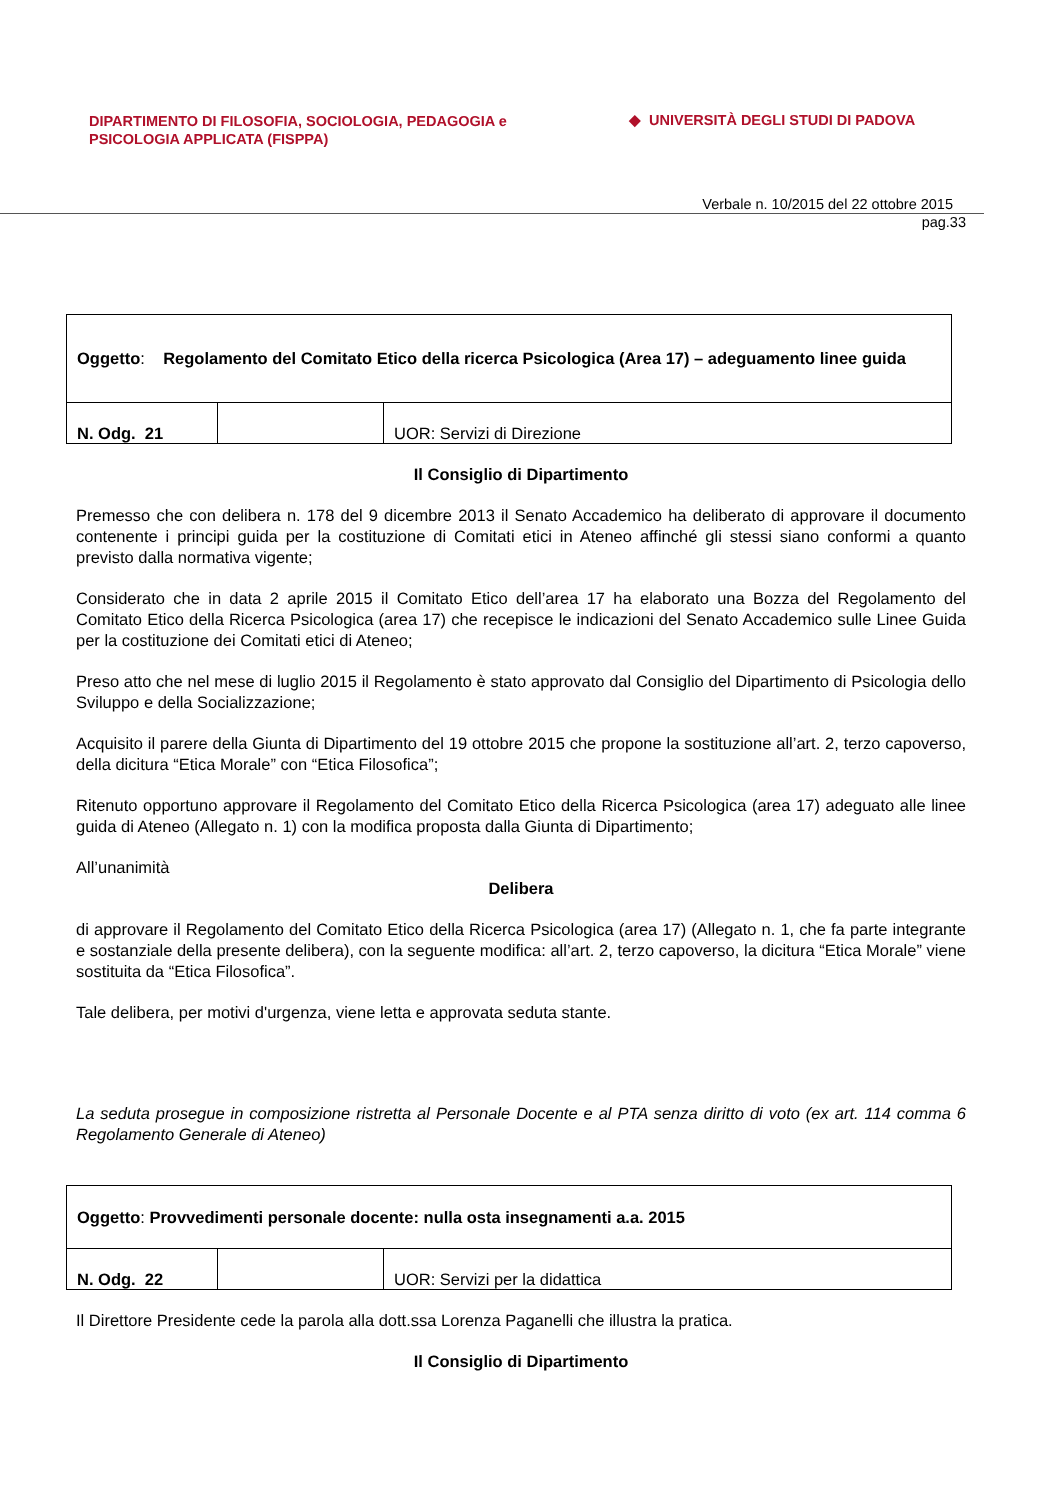DIPARTIMENTO DI FILOSOFIA, SOCIOLOGIA, PEDAGOGIA e
PSICOLOGIA APPLICATA (FISPPA)
◆ UNIVERSITÀ DEGLI STUDI DI PADOVA
Verbale n. 10/2015 del 22 ottobre 2015
pag.33
| Oggetto : Regolamento del Comitato Etico della ricerca Psicologica (Area 17) – adeguamento linee guida | | |
| N. Odg. 21 | | UOR: Servizi di Direzione |
Il Consiglio di Dipartimento
Premesso che con delibera n. 178 del 9 dicembre 2013 il Senato Accademico ha deliberato di approvare il documento contenente i principi guida per la costituzione di Comitati etici in Ateneo affinché gli stessi siano conformi a quanto previsto dalla normativa vigente;
Considerato che in data 2 aprile 2015 il Comitato Etico dell’area 17 ha elaborato una Bozza del Regolamento del Comitato Etico della Ricerca Psicologica (area 17) che recepisce le indicazioni del Senato Accademico sulle Linee Guida per la costituzione dei Comitati etici di Ateneo;
Preso atto che nel mese di luglio 2015 il Regolamento è stato approvato dal Consiglio del Dipartimento di Psicologia dello Sviluppo e della Socializzazione;
Acquisito il parere della Giunta di Dipartimento del 19 ottobre 2015 che propone la sostituzione all’art. 2, terzo capoverso, della dicitura “Etica Morale” con “Etica Filosofica”;
Ritenuto opportuno approvare il Regolamento del Comitato Etico della Ricerca Psicologica (area 17) adeguato alle linee guida di Ateneo (Allegato n. 1) con la modifica proposta dalla Giunta di Dipartimento;
All’unanimità
Delibera
di approvare il Regolamento del Comitato Etico della Ricerca Psicologica (area 17) (Allegato n. 1, che fa parte integrante e sostanziale della presente delibera), con la seguente modifica: all’art. 2, terzo capoverso, la dicitura “Etica Morale” viene sostituita da “Etica Filosofica”.
Tale delibera, per motivi d'urgenza, viene letta e approvata seduta stante.
La seduta prosegue in composizione ristretta al Personale Docente e al PTA senza diritto di voto (ex art. 114 comma 6 Regolamento Generale di Ateneo)
| Oggetto : Provvedimenti personale docente: nulla osta insegnamenti a.a. 2015 | | |
| N. Odg. 22 | | UOR: Servizi per la didattica |
Il Direttore Presidente cede la parola alla dott.ssa Lorenza Paganelli che illustra la pratica.
Il Consiglio di Dipartimento